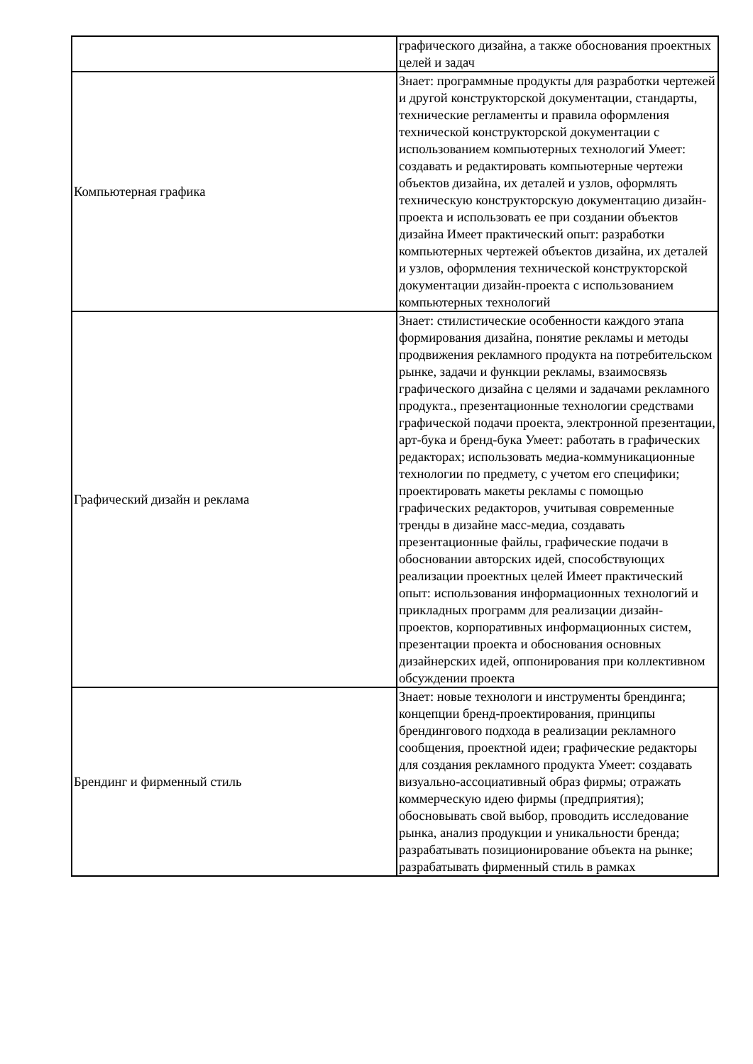| | графического дизайна, а также обоснования проектных целей и задач |
| Компьютерная графика | Знает: программные продукты для разработки чертежей и другой конструкторской документации, стандарты, технические регламенты и правила оформления технической конструкторской документации с использованием компьютерных технологий Умеет: создавать и редактировать компьютерные чертежи объектов дизайна, их деталей и узлов, оформлять техническую конструкторскую документацию дизайн-проекта и использовать ее при создании объектов дизайна Имеет практический опыт: разработки компьютерных чертежей объектов дизайна, их деталей и узлов, оформления технической конструкторской документации дизайн-проекта с использованием компьютерных технологий |
| Графический дизайн и реклама | Знает: стилистические особенности каждого этапа формирования дизайна, понятие рекламы и методы продвижения рекламного продукта на потребительском рынке, задачи и функции рекламы, взаимосвязь графического дизайна с целями и задачами рекламного продукта., презентационные технологии средствами графической подачи проекта, электронной презентации, арт-бука и бренд-бука Умеет: работать в графических редакторах; использовать медиа-коммуникационные технологии по предмету, с учетом его специфики; проектировать макеты рекламы с помощью графических редакторов, учитывая современные тренды в дизайне масс-медиа, создавать презентационные файлы, графические подачи в обосновании авторских идей, способствующих реализации проектных целей Имеет практический опыт: использования информационных технологий и прикладных программ для реализации дизайн-проектов, корпоративных информационных систем, презентации проекта и обоснования основных дизайнерских идей, оппонирования при коллективном обсуждении проекта |
| Брендинг и фирменный стиль | Знает: новые технологи и инструменты брендинга; концепции бренд-проектирования, принципы брендингового подхода в реализации рекламного сообщения, проектной идеи; графические редакторы для создания рекламного продукта Умеет: создавать визуально-ассоциативный образ фирмы; отражать коммерческую идею фирмы (предприятия); обосновывать свой выбор, проводить исследование рынка, анализ продукции и уникальности бренда; разрабатывать позиционирование объекта на рынке; разрабатывать фирменный стиль в рамках |